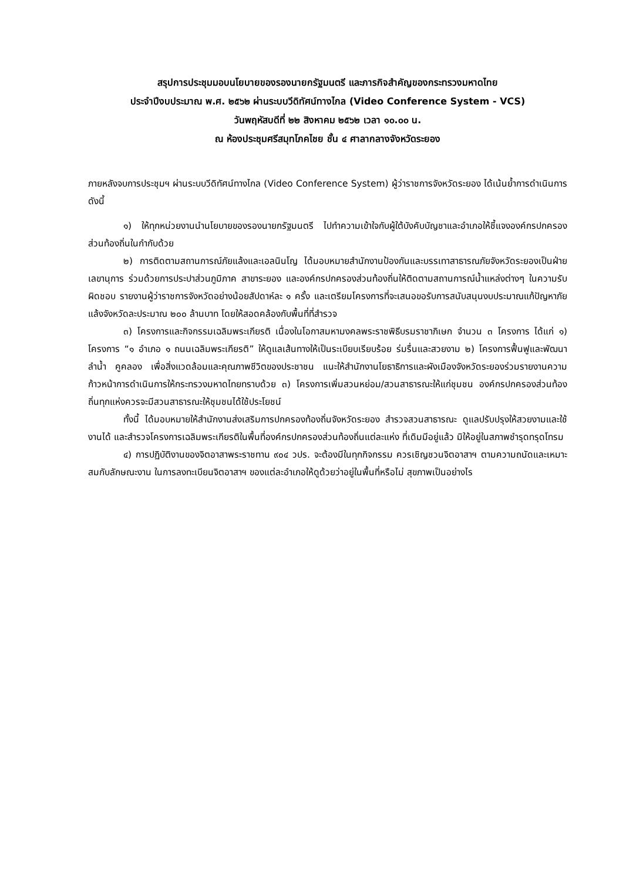สรุปการประชุมมอบนโยบายของรองนายกรัฐมนตรี และภารกิจสำคัญของกระทรวงมหาดไทย
ประจำปีงบประมาณ พ.ศ. ๒๕๖๒ ผ่านระบบวีดิทัศน์ทางไกล (Video Conference System - VCS)
วันพฤหัสบดีที่ ๒๒ สิงหาคม ๒๕๖๒ เวลา ๑๐.๐๐ น.
ณ ห้องประชุมศรีสมุทโภคไชย ชั้น ๔ ศาลากลางจังหวัดระยอง
ภายหลังจบการประชุมฯ ผ่านระบบวีดิทัศน์ทางไกล (Video Conference System) ผู้ว่าราชการจังหวัดระยอง ได้เน้นย้ำการดำเนินการ ดังนี้
๑) ให้ทุกหน่วยงานนำนโยบายของรองนายกรัฐมนตรี ไปทำความเข้าใจกับผู้ใต้บังคับบัญชาและอำเภอให้ชี้แจงองค์กรปกครองส่วนท้องถิ่นในกำกับด้วย
๒) การติดตามสถานการณ์ภัยแล้งและเอลนินโญ ได้มอบหมายสำนักงานป้องกันและบรรเทาสาธารณภัยจังหวัดระยองเป็นฝ่ายเลขานุการ ร่วมด้วยการประปาส่วนภูมิภาค สาขาระยอง และองค์กรปกครองส่วนท้องถิ่นให้ติดตามสถานการณ์น้ำแหล่งต่างๆ ในความรับผิดชอบ รายงานผู้ว่าราชการจังหวัดอย่างน้อยสัปดาห์ละ ๑ ครั้ง และเตรียมโครงการที่จะเสนอขอรับการสนับสนุนงบประมาณแก้ปัญหาภัยแล้งจังหวัดละประมาณ ๒๐๐ ล้านบาท โดยให้สอดคล้องกับพื้นที่ที่สำรวจ
๓) โครงการและกิจกรรมเฉลิมพระเกียรติ เนื่องในโอกาสมหามงคลพระราชพิธีบรมราชาภิเษก จำนวน ๓ โครงการ ได้แก่ ๑) โครงการ “๑ อำเภอ ๑ ถนนเฉลิมพระเกียรติ” ให้ดูแลเส้นทางให้เป็นระเบียบเรียบร้อย ร่มรื่นและสวยงาม ๒) โครงการฟื้นฟูและพัฒนาลำน้ำ คูคลอง เพื่อสิ่งแวดล้อมและคุณภาพชีวิตของประชาชน แนะให้สำนักงานโยธาธิการและผังเมืองจังหวัดระยองร่วมรายงานความก้าวหน้าการดำเนินการให้กระทรวงมหาดไทยทราบด้วย ๓) โครงการเพิ่มสวนหย่อม/สวนสาธารณะให้แก่ชุมชน องค์กรปกครองส่วนท้องถิ่นทุกแห่งควรจะมีสวนสาธารณะให้ชุมชนได้ใช้ประโยชน์
ทั้งนี้ ได้มอบหมายให้สำนักงานส่งเสริมการปกครองท้องถิ่นจังหวัดระยอง สำรวจสวนสาธารณะ ดูแลปรับปรุงให้สวยงามและใช้งานได้ และสำรวจโครงการเฉลิมพระเกียรติในพื้นที่องค์กรปกครองส่วนท้องถิ่นแต่ละแห่ง ที่เดิมมีอยู่แล้ว มิให้อยู่ในสภาพชำรุดทรุดโทรม
๔) การปฏิบัติงานของจิตอาสาพระราชทาน ๙๐๔ วปร. จะต้องมีในทุกกิจกรรม ควรเชิญชวนจิตอาสาฯ ตามความถนัดและเหมาะสมกับลักษณะงาน ในการลงทะเบียนจิตอาสาฯ ของแต่ละอำเภอให้ดูด้วยว่าอยู่ในพื้นที่หรือไม่ สุขภาพเป็นอย่างไร